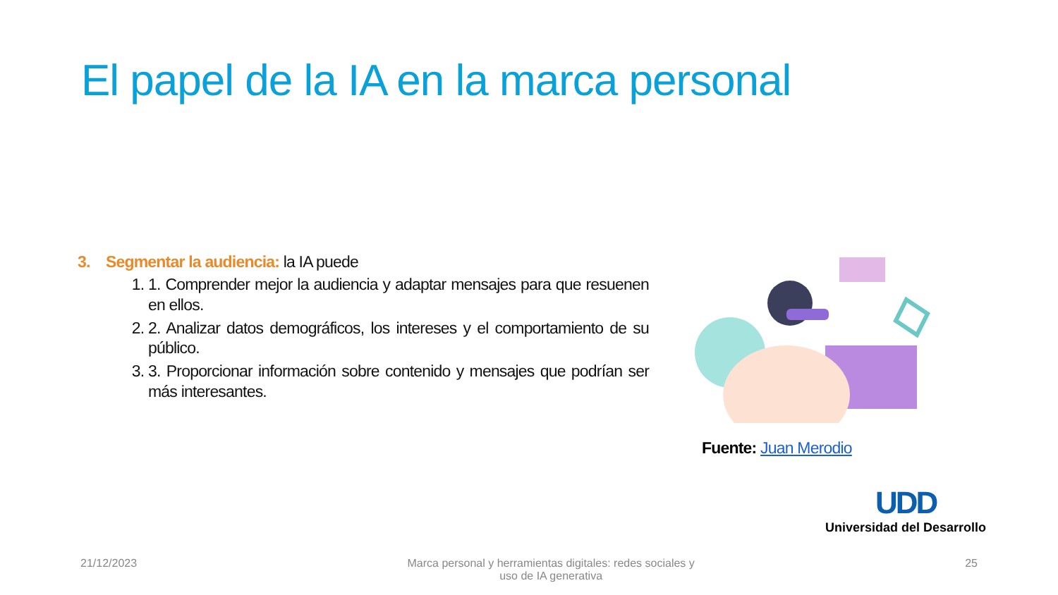El papel de la IA en la marca personal
3. Segmentar la audiencia: la IA puede
1. 1. Comprender mejor la audiencia y adaptar mensajes para que resuenen en ellos.
2. 2. Analizar datos demográficos, los intereses y el comportamiento de su público.
3. 3. Proporcionar información sobre contenido y mensajes que podrían ser más interesantes.
Fuente: Juan Merodio
UDD
Universidad del Desarrollo
21/12/2023 Marca personal y herramientas digitales: redes sociales y uso de IA generativa 25